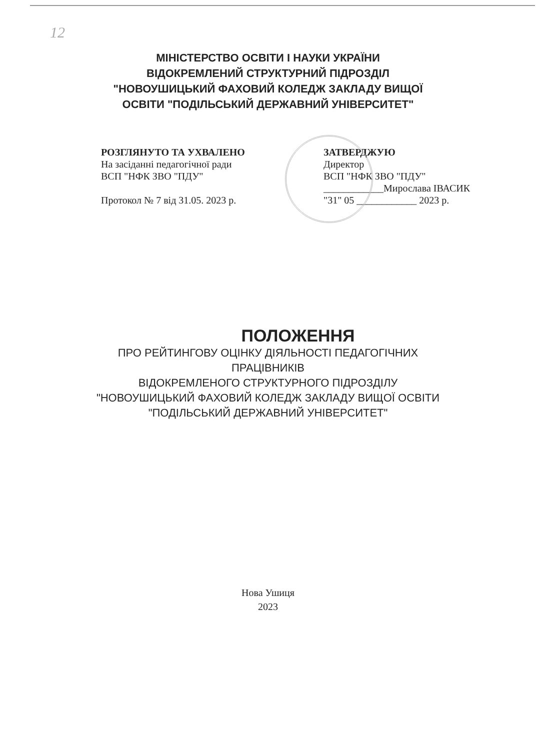12
МІНІСТЕРСТВО ОСВІТИ І НАУКИ УКРАЇНИ
ВІДОКРЕМЛЕНИЙ СТРУКТУРНИЙ ПІДРОЗДІЛ
"НОВОУШИЦЬКИЙ ФАХОВИЙ КОЛЕДЖ ЗАКЛАДУ ВИЩОЇ
ОСВІТИ "ПОДІЛЬСЬКИЙ ДЕРЖАВНИЙ УНІВЕРСИТЕТ"
РОЗГЛЯНУТО ТА УХВАЛЕНО
На засіданні педагогічної ради
ВСП "НФК ЗВО "ПДУ"
Протокол № 7 від 31.05. 2023 р.
ЗАТВЕРДЖУЮ
Директор
ВСП "НФК ЗВО "ПДУ"
____________Мирослава ІВАСИК
"31" 05 ____________ 2023 р.
ПОЛОЖЕННЯ
ПРО РЕЙТИНГОВУ ОЦІНКУ ДІЯЛЬНОСТІ ПЕДАГОГІЧНИХ
ПРАЦІВНИКІВ
ВІДОКРЕМЛЕНОГО СТРУКТУРНОГО ПІДРОЗДІЛУ
"НОВОУШИЦЬКИЙ ФАХОВИЙ КОЛЕДЖ ЗАКЛАДУ ВИЩОЇ ОСВІТИ
"ПОДІЛЬСЬКИЙ ДЕРЖАВНИЙ УНІВЕРСИТЕТ"
Нова Ушиця
2023